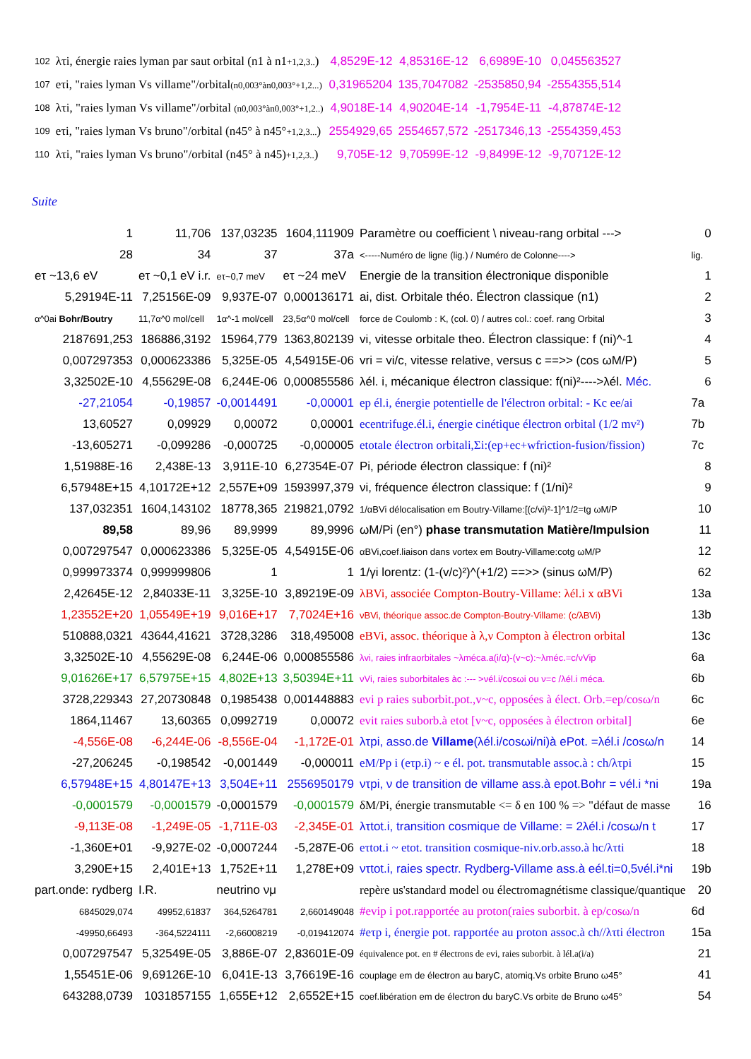| 102 | λτi, énergie raies lyman par saut orbital (n1 à n1 +1,2,3.. ) | 4,8529E-12 | 4,85316E-12 | 6,6989E-10 | 0,045563527 |
| 107 | eτi, "raies lyman Vs villame"/orbital (n0,003°àn0,003°+1,2...) | 0,31965204 | 135,7047082 | -2535850,94 | -2554355,514 |
| 108 | λτi, "raies lyman Vs villame"/orbital (n0,003°àn0,003°+1,2..) | 4,9018E-14 | 4,90204E-14 | -1,7954E-11 | -4,87874E-12 |
| 109 | eτi, "raies lyman Vs bruno"/orbital (n45° à n45° +1,2,3... ) | 2554929,65 | 2554657,572 | -2517346,13 | -2554359,453 |
| 110 | λτi, "raies lyman Vs bruno"/orbital (n45° à n45) +1,2,3.. ) | 9,705E-12 | 9,70599E-12 | -9,8499E-12 | -9,70712E-12 |
Suite
| 1 | 11,706 | 137,03235 | 1604,111909 | Paramètre ou coefficient \ niveau-rang orbital ---> | 0 |
| 28 | 34 | 37 | 37a | <-----Numéro de ligne (lig.) / Numéro de Colonne----> | lig. |
| eτ ~13,6 eV | eτ ~0,1 eV i.r. | eτ~0,7 meV | eτ ~24 meV | Energie de la transition électronique disponible | 1 |
| 5,29194E-11 | 7,25156E-09 | 9,937E-07 | 0,000136171 | ai, dist. Orbitale théo. Électron classique (n1) | 2 |
| α^0ai Bohr/Boutry | 11,7α^0 mol/cell | 1α^-1 mol/cell | 23,5α^0 mol/cell | force de Coulomb : K, (col. 0) / autres col.: coef. rang Orbital | 3 |
| 2187691,253 | 186886,3192 | 15964,779 | 1363,802139 | vi, vitesse orbitale theo. Électron classique: f (ni)^-1 | 4 |
| 0,007297353 | 0,000623386 | 5,325E-05 | 4,54915E-06 | vri = vi/c, vitesse relative, versus c ==>> (cos ωM/P) | 5 |
| 3,32502E-10 | 4,55629E-08 | 6,244E-06 | 0,000855586 | λél. i, mécanique électron classique: f(ni)²---->λél. Méc. | 6 |
| -27,21054 | -0,19857 | -0,0014491 | -0,00001 | ep él.i, énergie potentielle de l'électron orbital: - Kc ee/ai | 7a |
| 13,60527 | 0,09929 | 0,00072 | 0,00001 | ecentrifuge.él.i, énergie cinétique électron orbital (1/2 mv²) | 7b |
| -13,605271 | -0,099286 | -0,000725 | -0,000005 | etotale électron orbitali,Σi:(ep+ec+wfriction-fusion/fission) | 7c |
| 1,51988E-16 | 2,438E-13 | 3,911E-10 | 6,27354E-07 | Pi, période électron classique: f (ni)² | 8 |
| 6,57948E+15 | 4,10172E+12 | 2,557E+09 | 1593997,379 | νi, fréquence électron classique: f (1/ni)² | 9 |
| 137,032351 | 1604,143102 | 18778,365 | 219821,0792 | 1/αBVi délocalisation em Boutry-Villame:[(c/vi)²-1]^1/2=tg ωM/P | 10 |
| 89,58 | 89,96 | 89,9999 | 89,9996 | ωM/Pi (en°) phase transmutation Matière/Impulsion | 11 |
| 0,007297547 | 0,000623386 | 5,325E-05 | 4,54915E-06 | αBVi,coef.liaison dans vortex em Boutry-Villame:cotg ωM/P | 12 |
| 0,999973374 | 0,999999806 | 1 | 1 | 1/γi lorentz: (1-(v/c)²)^(+1/2) ==>> (sinus ωM/P) | 62 |
| 2,42645E-12 | 2,84033E-11 | 3,325E-10 | 3,89219E-09 | λBVi, associée Compton-Boutry-Villame: λél.i x αBVi | 13a |
| 1,23552E+20 | 1,05549E+19 | 9,016E+17 | 7,7024E+16 | νBVi, théorique assoc.de Compton-Boutry-Villame: (c/λBVi) | 13b |
| 510888,0321 | 43644,41621 | 3728,3286 | 318,495008 | eBVi, assoc. théorique à λ,ν Compton à électron orbital | 13c |
| 3,32502E-10 | 4,55629E-08 | 6,244E-06 | 0,000855586 | λvi, raies infraorbitales ~λméca.a(i/α)-(v~c):~λméc.=c/νVip | 6a |
| 9,01626E+17 | 6,57975E+15 | 4,802E+13 | 3,50394E+11 | νVi, raies suborbitales àc :--- >νél.i/cosωi ou ν=c /λél.i méca. | 6b |
| 3728,229343 | 27,20730848 | 0,1985438 | 0,001448883 | evi p raies suborbit.pot.,v~c, opposées à élect. Orb.=ep/cosω/n | 6c |
| 1864,11467 | 13,60365 | 0,0992719 | 0,00072 | evit raies suborb.à etot [v~c, opposées à électron orbital] | 6e |
| -4,556E-08 | -6,244E-06 | -8,556E-04 | -1,172E-01 | λτpi, asso.de Villame (λél.i/cosωi/ni)à ePot. =λél.i /cosω/n | 14 |
| -27,206245 | -0,198542 | -0,001449 | -0,000011 | eM/Pp i (eτp.i) ~ e él. pot. transmutable assoc.à : ch/λτpi | 15 |
| 6,57948E+15 | 4,80147E+13 | 3,504E+11 | 2556950179 | ντpi, ν de transition de villame ass.à epot.Bohr = νél.i *ni | 19a |
| -0,0001579 | -0,0001579 | -0,0001579 | -0,0001579 | δM/Pi, énergie transmutable <= δ en 100 % => "défaut de masse | 16 |
| -9,113E-08 | -1,249E-05 | -1,711E-03 | -2,345E-01 | λτtot.i, transition cosmique de Villame: = 2λél.i /cosω/n t | 17 |
| -1,360E+01 | -9,927E-02 | -0,0007244 | -5,287E-06 | eτtot.i ~ etot. transition cosmique-niv.orb.asso.à hc/λτti | 18 |
| 3,290E+15 | 2,401E+13 | 1,752E+11 | 1,278E+09 | ντtot.i, raies spectr. Rydberg-Villame ass.à eél.ti=0,5νél.i*ni | 19b |
| part.onde: rydberg | I.R. | neutrino νμ | | repère us'standard model ou électromagnétisme classique/quantique | 20 |
| 6845029,074 | 49952,61837 | 364,5264781 | 2,660149048 | #evip i pot.rapportée au proton(raies suborbit. à ep/cosω/n | 6d |
| -49950,66493 | -364,5224111 | -2,66008219 | -0,019412074 | #eτp i, énergie pot. rapportée au proton assoc.à ch//λτti électron | 15a |
| 0,007297547 | 5,32549E-05 | 3,886E-07 | 2,83601E-09 | équivalence pot. en # électrons de evi, raies suborbit. à lél.a(i/a) | 21 |
| 1,55451E-06 | 9,69126E-10 | 6,041E-13 | 3,76619E-16 | couplage em de électron au baryC, atomiq.Vs orbite Bruno ω45° | 41 |
| 643288,0739 | 1031857155 | 1,655E+12 | 2,6552E+15 | coef.libération em de électron du baryC.Vs orbite de Bruno ω45° | 54 |